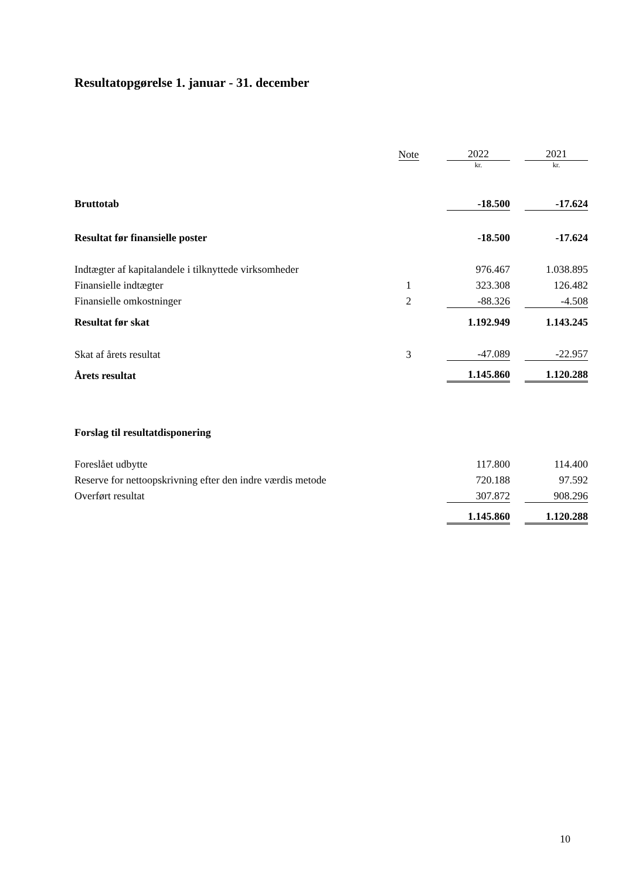Resultatopgørelse 1. januar - 31. december
| | Note | | 2022 | | 2021 |
| | | | kr. | | kr. |
| Bruttotab | | | -18.500 | | -17.624 |
| Resultat før finansielle poster | | | -18.500 | | -17.624 |
| Indtægter af kapitalandele i tilknyttede virksomheder | | | 976.467 | | 1.038.895 |
| Finansielle indtægter | 1 | | 323.308 | | 126.482 |
| Finansielle omkostninger | 2 | | -88.326 | | -4.508 |
| Resultat før skat | | | 1.192.949 | | 1.143.245 |
| Skat af årets resultat | 3 | | -47.089 | | -22.957 |
| Årets resultat | | | 1.145.860 | | 1.120.288 |
| Forslag til resultatdisponering | | | | | |
| Foreslået udbytte | | | 117.800 | | 114.400 |
| Reserve for nettoopskrivning efter den indre værdis metode | | | 720.188 | | 97.592 |
| Overført resultat | | | 307.872 | | 908.296 |
| | | | 1.145.860 | | 1.120.288 |
10